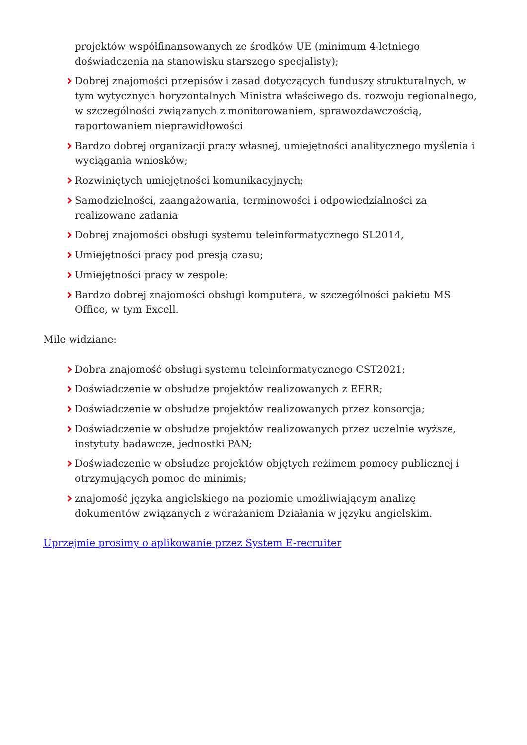projektów współfinansowanych ze środków UE (minimum 4-letniego doświadczenia na stanowisku starszego specjalisty);
Dobrej znajomości przepisów i zasad dotyczących funduszy strukturalnych, w tym wytycznych horyzontalnych Ministra właściwego ds. rozwoju regionalnego, w szczególności związanych z monitorowaniem, sprawozdawczością, raportowaniem nieprawidłowości
Bardzo dobrej organizacji pracy własnej, umiejętności analitycznego myślenia i wyciągania wniosków;
Rozwiniętych umiejętności komunikacyjnych;
Samodzielności, zaangażowania, terminowości i odpowiedzialności za realizowane zadania
Dobrej znajomości obsługi systemu teleinformatycznego SL2014,
Umiejętności pracy pod presją czasu;
Umiejętności pracy w zespole;
Bardzo dobrej znajomości obsługi komputera, w szczególności pakietu MS Office, w tym Excell.
Mile widziane:
Dobra znajomość obsługi systemu teleinformatycznego CST2021;
Doświadczenie w obsłudze projektów realizowanych z EFRR;
Doświadczenie w obsłudze projektów realizowanych przez konsorcja;
Doświadczenie w obsłudze projektów realizowanych przez uczelnie wyższe, instytuty badawcze, jednostki PAN;
Doświadczenie w obsłudze projektów objętych reżimem pomocy publicznej i otrzymujących pomoc de minimis;
znajomość języka angielskiego na poziomie umożliwiającym analizę dokumentów związanych z wdrażaniem Działania w języku angielskim.
Uprzejmie prosimy o aplikowanie przez System E-recruiter